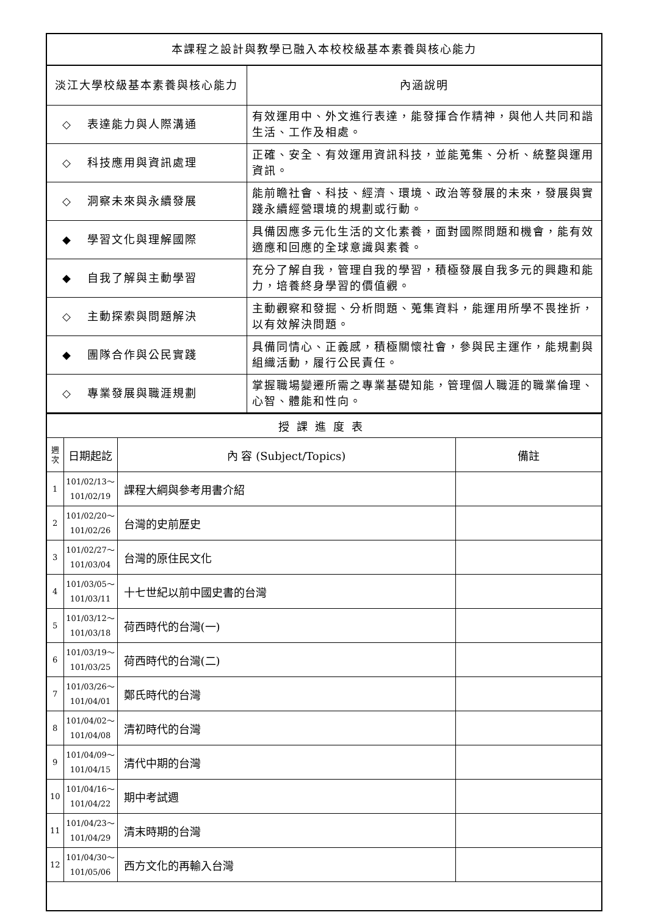| 本課程之設計與教學已融入本校校級基本素養與核心能力 | |
| 淡江大學校級基本素養與核心能力 | 內涵說明 |
| ◇ 表達能力與人際溝通 | 有效運用中、外文進行表達，能發揮合作精神，與他人共同和諧生活、工作及相處。 |
| ◇ 科技應用與資訊處理 | 正確、安全、有效運用資訊科技，並能蒐集、分析、統整與運用資訊。 |
| ◇ 洞察未來與永續發展 | 能前瞻社會、科技、經濟、環境、政治等發展的未來，發展與實踐永續經營環境的規劃或行動。 |
| ◆ 學習文化與理解國際 | 具備因應多元化生活的文化素養，面對國際問題和機會，能有效適應和回應的全球意識與素養。 |
| ◆ 自我了解與主動學習 | 充分了解自我，管理自我的學習，積極發展自我多元的興趣和能力，培養終身學習的價值觀。 |
| ◇ 主動探索與問題解決 | 主動觀察和發掘、分析問題、蒐集資料，能運用所學不畏挫折，以有效解決問題。 |
| ◆ 團隊合作與公民實踐 | 具備同情心、正義感，積極關懷社會，參與民主運作，能規劃與組織活動，履行公民責任。 |
| ◇ 專業發展與職涯規劃 | 掌握職場變遷所需之專業基礎知能，管理個人職涯的職業倫理、心智、體能和性向。 |
| 授課進度表 | | | |
| 週 次 | 日期起訖 | 內 容 (Subject/Topics) | 備註 |
| 1 | 101/02/13～ 101/02/19 | 課程大綱與參考用書介紹 | |
| 2 | 101/02/20～ 101/02/26 | 台灣的史前歷史 | |
| 3 | 101/02/27～ 101/03/04 | 台灣的原住民文化 | |
| 4 | 101/03/05～ 101/03/11 | 十七世紀以前中國史書的台灣 | |
| 5 | 101/03/12～ 101/03/18 | 荷西時代的台灣(一) | |
| 6 | 101/03/19～ 101/03/25 | 荷西時代的台灣(二) | |
| 7 | 101/03/26～ 101/04/01 | 鄭氏時代的台灣 | |
| 8 | 101/04/02～ 101/04/08 | 清初時代的台灣 | |
| 9 | 101/04/09～ 101/04/15 | 清代中期的台灣 | |
| 10 | 101/04/16～ 101/04/22 | 期中考試週 | |
| 11 | 101/04/23～ 101/04/29 | 清末時期的台灣 | |
| 12 | 101/04/30～ 101/05/06 | 西方文化的再輸入台灣 | |